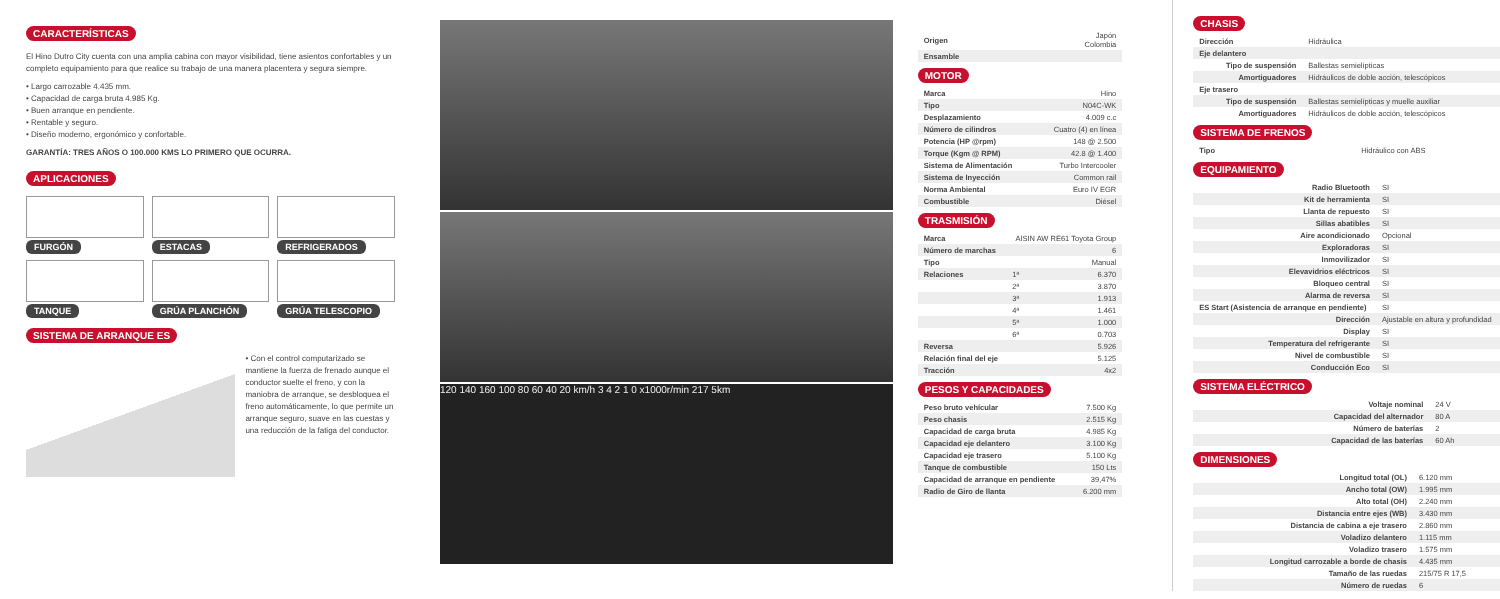CARACTERÍSTICAS
El Hino Dutro City cuenta con una amplia cabina con mayor visibilidad, tiene asientos confortables y un completo equipamiento para que realice su trabajo de una manera placentera y segura siempre.
• Largo carrozable 4.435 mm.
• Capacidad de carga bruta 4.985 Kg.
• Buen arranque en pendiente.
• Rentable y seguro.
• Diseño moderno, ergonómico y confortable.
GARANTÍA: TRES AÑOS O 100.000 KMS LO PRIMERO QUE OCURRA.
APLICACIONES
FURGÓN
ESTACAS
REFRIGERADOS
TANQUE
GRÚA PLANCHÓN
GRÚA TELESCOPIO
SISTEMA DE ARRANQUE ES
• Con el control computarizado se mantiene la fuerza de frenado aunque el conductor suelte el freno, y con la maniobra de arranque, se desbloquea el freno automáticamente, lo que permite un arranque seguro, suave en las cuestas y una reducción de la fatiga del conductor.
120 140 160 100 80 60 40 20 km/h 3 4 2 1 0 x1000r/min 217 5km
| Origen | Japón Colombia |
| Ensamble | |
MOTOR
| Marca | Hino |
| Tipo | N04C-WK |
| Desplazamiento | 4.009 c.c |
| Número de cilindros | Cuatro (4) en línea |
| Potencia (HP @rpm) | 148 @ 2.500 |
| Torque (Kgm @ RPM) | 42.8 @ 1.400 |
| Sistema de Alimentación | Turbo Intercooler |
| Sistema de Inyección | Common rail |
| Norma Ambiental | Euro IV EGR |
| Combustible | Diésel |
TRASMISIÓN
| Marca | AISIN AW RE61 Toyota Group | |
| Número de marchas | | 6 |
| Tipo | | Manual |
| Relaciones | 1ª | 6.370 |
| | 2ª | 3.870 |
| | 3ª | 1.913 |
| | 4ª | 1.461 |
| | 5ª | 1.000 |
| | 6ª | 0.703 |
| Reversa | | 5.926 |
| Relación final del eje | | 5.125 |
| Tracción | | 4x2 |
PESOS Y CAPACIDADES
| Peso bruto vehícular | 7.500 Kg |
| Peso chasis | 2.515 Kg |
| Capacidad de carga bruta | 4.985 Kg |
| Capacidad eje delantero | 3.100 Kg |
| Capacidad eje trasero | 5.100 Kg |
| Tanque de combustible | 150 Lts |
| Capacidad de arranque en pendiente | 39,47% |
| Radio de Giro de llanta | 6.200 mm |
CHASIS
| Dirección | Hidráulica |
| Eje delantero | |
| Tipo de suspensión | Ballestas semielípticas |
| Amortiguadores | Hidráulicos de doble acción, telescópicos |
| Eje trasero | |
| Tipo de suspensión | Ballestas semielípticas y muelle auxiliar |
| Amortiguadores | Hidráulicos de doble acción, telescópicos |
SISTEMA DE FRENOS
| Tipo | Hidráulico con ABS |
EQUIPAMIENTO
| Radio Bluetooth | SI |
| Kit de herramienta | SI |
| Llanta de repuesto | SI |
| Sillas abatibles | SI |
| Aire acondicionado | Opcional |
| Exploradoras | SI |
| Inmovilizador | SI |
| Elevavidrios eléctricos | SI |
| Bloqueo central | SI |
| Alarma de reversa | SI |
| ES Start (Asistencia de arranque en pendiente) | SI |
| Dirección | Ajustable en altura y profundidad |
| Display | SI |
| Temperatura del refrigerante | SI |
| Nivel de combustible | SI |
| Conducción Eco | SI |
SISTEMA ELÉCTRICO
| Voltaje nominal | 24 V |
| Capacidad del alternador | 80 A |
| Número de baterías | 2 |
| Capacidad de las baterías | 60 Ah |
DIMENSIONES
| Longitud total (OL) | 6.120 mm |
| Ancho total (OW) | 1.995 mm |
| Alto total (OH) | 2.240 mm |
| Distancia entre ejes (WB) | 3.430 mm |
| Distancia de cabina a eje trasero | 2.860 mm |
| Voladizo delantero | 1.115 mm |
| Voladizo trasero | 1.575 mm |
| Longitud carrozable a borde de chasis | 4.435 mm |
| Tamaño de las ruedas | 215/75 R 17,5 |
| Número de ruedas | 6 |